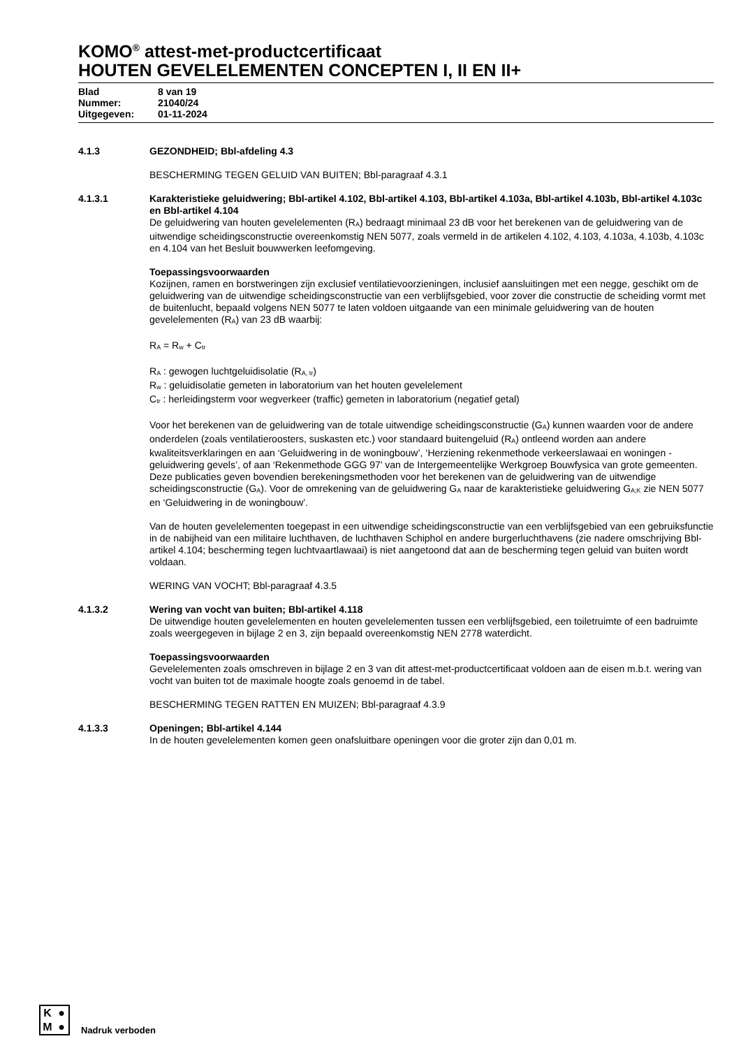KOMO<sup>®</sup> attest-met-productcertificaat
HOUTEN GEVELELEMENTEN CONCEPTEN I, II EN II+
Blad 8 van 19
Nummer: 21040/24
Uitgegeven: 01-11-2024
4.1.3 GEZONDHEID; Bbl-afdeling 4.3
BESCHERMING TEGEN GELUID VAN BUITEN; Bbl-paragraaf 4.3.1
4.1.3.1 Karakteristieke geluidwering; Bbl-artikel 4.102, Bbl-artikel 4.103, Bbl-artikel 4.103a, Bbl-artikel 4.103b, Bbl-artikel 4.103c en Bbl-artikel 4.104
De geluidwering van houten gevelelementen (R<sub>A</sub>) bedraagt minimaal 23 dB voor het berekenen van de geluidwering van de uitwendige scheidingsconstructie overeenkomstig NEN 5077, zoals vermeld in de artikelen 4.102, 4.103, 4.103a, 4.103b, 4.103c en 4.104 van het Besluit bouwwerken leefomgeving.
Toepassingsvoorwaarden
Kozijnen, ramen en borstweringen zijn exclusief ventilatievoorzieningen, inclusief aansluitingen met een negge, geschikt om de geluidwering van de uitwendige scheidingsconstructie van een verblijfsgebied, voor zover die constructie de scheiding vormt met de buitenlucht, bepaald volgens NEN 5077 te laten voldoen uitgaande van een minimale geluidwering van de houten gevelelementen (R<sub>A</sub>) van 23 dB waarbij:
R<sub>A</sub> = R<sub>w</sub> + C<sub>tr</sub>
R<sub>A</sub> : gewogen luchtgeluidisolatie (R<sub>A, tr</sub>)
R<sub>w</sub> : geluidisolatie gemeten in laboratorium van het houten gevelelement
C<sub>tr</sub> : herleidingsterm voor wegverkeer (traffic) gemeten in laboratorium (negatief getal)
Voor het berekenen van de geluidwering van de totale uitwendige scheidingsconstructie (G<sub>A</sub>) kunnen waarden voor de andere onderdelen (zoals ventilatieroosters, suskasten etc.) voor standaard buitengeluid (R<sub>A</sub>) ontleend worden aan andere kwaliteitsverklaringen en aan ‘Geluidwering in de woningbouw’, ‘Herziening rekenmethode verkeerslawaai en woningen - geluidwering gevels’, of aan ‘Rekenmethode GGG 97' van de Intergemeentelijke Werkgroep Bouwfysica van grote gemeenten. Deze publicaties geven bovendien berekeningsmethoden voor het berekenen van de geluidwering van de uitwendige scheidingsconstructie (G<sub>A</sub>). Voor de omrekening van de geluidwering G<sub>A</sub> naar de karakteristieke geluidwering G<sub>A;K</sub> zie NEN 5077 en ‘Geluidwering in de woningbouw’.
Van de houten gevelelementen toegepast in een uitwendige scheidingsconstructie van een verblijfsgebied van een gebruiksfunctie in de nabijheid van een militaire luchthaven, de luchthaven Schiphol en andere burgerluchthavens (zie nadere omschrijving Bbl-artikel 4.104; bescherming tegen luchtvaartlawaai) is niet aangetoond dat aan de bescherming tegen geluid van buiten wordt voldaan.
WERING VAN VOCHT; Bbl-paragraaf 4.3.5
4.1.3.2 Wering van vocht van buiten; Bbl-artikel 4.118
De uitwendige houten gevelelementen en houten gevelelementen tussen een verblijfsgebied, een toiletruimte of een badruimte zoals weergegeven in bijlage 2 en 3, zijn bepaald overeenkomstig NEN 2778 waterdicht.
Toepassingsvoorwaarden
Gevelelementen zoals omschreven in bijlage 2 en 3 van dit attest-met-productcertificaat voldoen aan de eisen m.b.t. wering van vocht van buiten tot de maximale hoogte zoals genoemd in de tabel.
BESCHERMING TEGEN RATTEN EN MUIZEN; Bbl-paragraaf 4.3.9
4.1.3.3 Openingen; Bbl-artikel 4.144
In de houten gevelelementen komen geen onafsluitbare openingen voor die groter zijn dan 0,01 m.
K ● M ●
Nadruk verboden